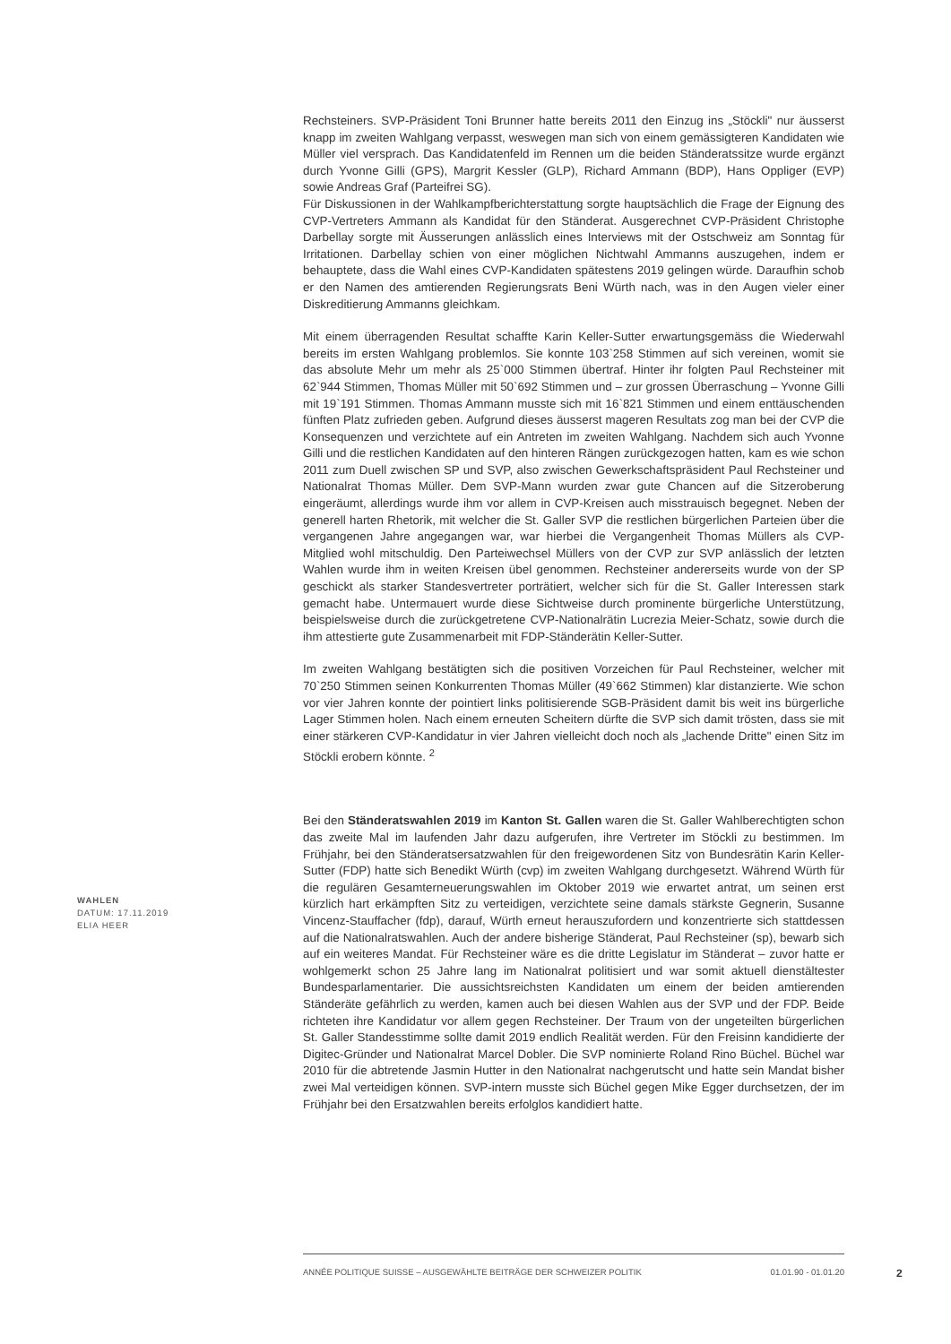Rechsteiners. SVP-Präsident Toni Brunner hatte bereits 2011 den Einzug ins „Stöckli" nur äusserst knapp im zweiten Wahlgang verpasst, weswegen man sich von einem gemässigteren Kandidaten wie Müller viel versprach. Das Kandidatenfeld im Rennen um die beiden Ständeratssitze wurde ergänzt durch Yvonne Gilli (GPS), Margrit Kessler (GLP), Richard Ammann (BDP), Hans Oppliger (EVP) sowie Andreas Graf (Parteifrei SG).
Für Diskussionen in der Wahlkampfberichterstattung sorgte hauptsächlich die Frage der Eignung des CVP-Vertreters Ammann als Kandidat für den Ständerat. Ausgerechnet CVP-Präsident Christophe Darbellay sorgte mit Äusserungen anlässlich eines Interviews mit der Ostschweiz am Sonntag für Irritationen. Darbellay schien von einer möglichen Nichtwahl Ammanns auszugehen, indem er behauptete, dass die Wahl eines CVP-Kandidaten spätestens 2019 gelingen würde. Daraufhin schob er den Namen des amtierenden Regierungsrats Beni Würth nach, was in den Augen vieler einer Diskreditierung Ammanns gleichkam.
Mit einem überragenden Resultat schaffte Karin Keller-Sutter erwartungsgemäss die Wiederwahl bereits im ersten Wahlgang problemlos. Sie konnte 103`258 Stimmen auf sich vereinen, womit sie das absolute Mehr um mehr als 25`000 Stimmen übertraf. Hinter ihr folgten Paul Rechsteiner mit 62`944 Stimmen, Thomas Müller mit 50`692 Stimmen und – zur grossen Überraschung – Yvonne Gilli mit 19`191 Stimmen. Thomas Ammann musste sich mit 16`821 Stimmen und einem enttäuschenden fünften Platz zufrieden geben. Aufgrund dieses äusserst mageren Resultats zog man bei der CVP die Konsequenzen und verzichtete auf ein Antreten im zweiten Wahlgang. Nachdem sich auch Yvonne Gilli und die restlichen Kandidaten auf den hinteren Rängen zurückgezogen hatten, kam es wie schon 2011 zum Duell zwischen SP und SVP, also zwischen Gewerkschaftspräsident Paul Rechsteiner und Nationalrat Thomas Müller. Dem SVP-Mann wurden zwar gute Chancen auf die Sitzeroberung eingeräumt, allerdings wurde ihm vor allem in CVP-Kreisen auch misstrauisch begegnet. Neben der generell harten Rhetorik, mit welcher die St. Galler SVP die restlichen bürgerlichen Parteien über die vergangenen Jahre angegangen war, war hierbei die Vergangenheit Thomas Müllers als CVP-Mitglied wohl mitschuldig. Den Parteiwechsel Müllers von der CVP zur SVP anlässlich der letzten Wahlen wurde ihm in weiten Kreisen übel genommen. Rechsteiner andererseits wurde von der SP geschickt als starker Standesvertreter porträtiert, welcher sich für die St. Galler Interessen stark gemacht habe. Untermauert wurde diese Sichtweise durch prominente bürgerliche Unterstützung, beispielsweise durch die zurückgetretene CVP-Nationalrätin Lucrezia Meier-Schatz, sowie durch die ihm attestierte gute Zusammenarbeit mit FDP-Ständerätin Keller-Sutter.
Im zweiten Wahlgang bestätigten sich die positiven Vorzeichen für Paul Rechsteiner, welcher mit 70`250 Stimmen seinen Konkurrenten Thomas Müller (49`662 Stimmen) klar distanzierte. Wie schon vor vier Jahren konnte der pointiert links politisierende SGB-Präsident damit bis weit ins bürgerliche Lager Stimmen holen. Nach einem erneuten Scheitern dürfte die SVP sich damit trösten, dass sie mit einer stärkeren CVP-Kandidatur in vier Jahren vielleicht doch noch als „lachende Dritte" einen Sitz im Stöckli erobern könnte. <sup>2</sup>
Bei den Ständeratswahlen 2019 im Kanton St. Gallen waren die St. Galler Wahlberechtigten schon das zweite Mal im laufenden Jahr dazu aufgerufen, ihre Vertreter im Stöckli zu bestimmen. Im Frühjahr, bei den Ständeratsersatzwahlen für den freigewordenen Sitz von Bundesrätin Karin Keller-Sutter (FDP) hatte sich Benedikt Würth (cvp) im zweiten Wahlgang durchgesetzt. Während Würth für die regulären Gesamterneuerungswahlen im Oktober 2019 wie erwartet antrat, um seinen erst kürzlich hart erkämpften Sitz zu verteidigen, verzichtete seine damals stärkste Gegnerin, Susanne Vincenz-Stauffacher (fdp), darauf, Würth erneut herauszufordern und konzentrierte sich stattdessen auf die Nationalratswahlen. Auch der andere bisherige Ständerat, Paul Rechsteiner (sp), bewarb sich auf ein weiteres Mandat. Für Rechsteiner wäre es die dritte Legislatur im Ständerat – zuvor hatte er wohlgemerkt schon 25 Jahre lang im Nationalrat politisiert und war somit aktuell dienstältester Bundesparlamentarier. Die aussichtsreichsten Kandidaten um einem der beiden amtierenden Ständeräte gefährlich zu werden, kamen auch bei diesen Wahlen aus der SVP und der FDP. Beide richteten ihre Kandidatur vor allem gegen Rechsteiner. Der Traum von der ungeteilten bürgerlichen St. Galler Standesstimme sollte damit 2019 endlich Realität werden. Für den Freisinn kandidierte der Digitec-Gründer und Nationalrat Marcel Dobler. Die SVP nominierte Roland Rino Büchel. Büchel war 2010 für die abtretende Jasmin Hutter in den Nationalrat nachgerutscht und hatte sein Mandat bisher zwei Mal verteidigen können. SVP-intern musste sich Büchel gegen Mike Egger durchsetzen, der im Frühjahr bei den Ersatzwahlen bereits erfolglos kandidiert hatte.
WAHLEN
DATUM: 17.11.2019
ELIA HEER
ANNÉE POLITIQUE SUISSE – AUSGEWÄHLTE BEITRÄGE DER SCHWEIZER POLITIK 01.01.90 - 01.01.20
2